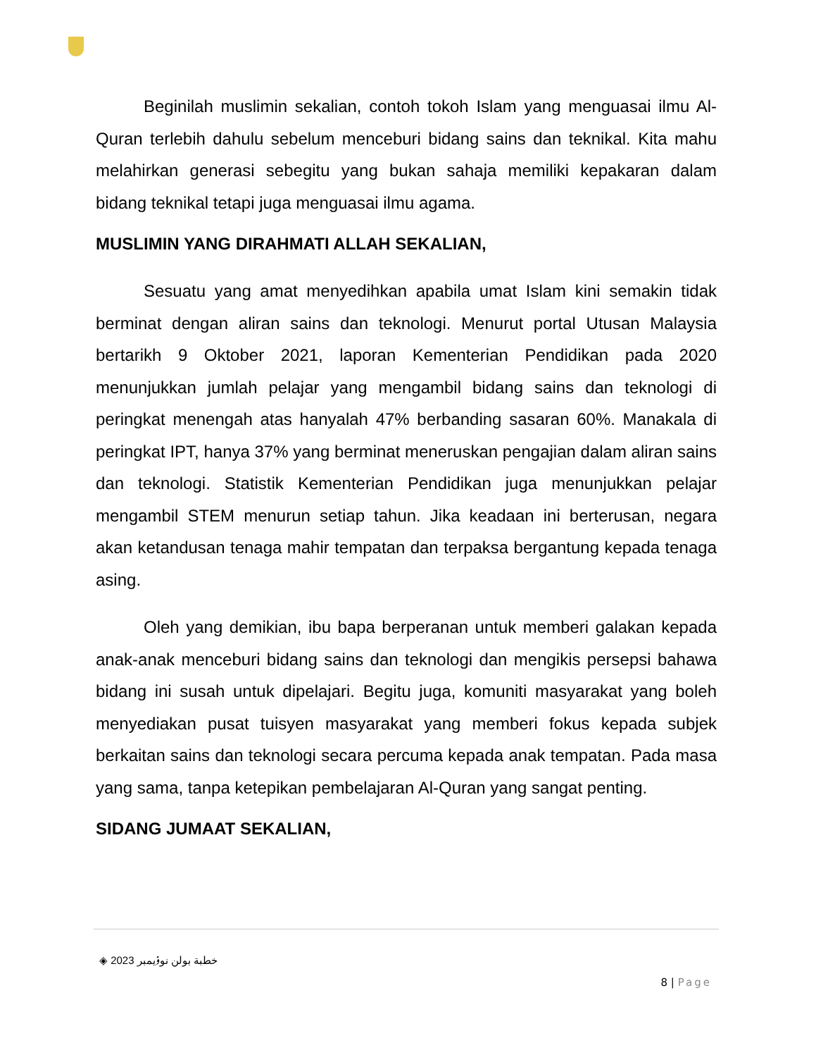Beginilah muslimin sekalian, contoh tokoh Islam yang menguasai ilmu Al-Quran terlebih dahulu sebelum menceburi bidang sains dan teknikal. Kita mahu melahirkan generasi sebegitu yang bukan sahaja memiliki kepakaran dalam bidang teknikal tetapi juga menguasai ilmu agama.
MUSLIMIN YANG DIRAHMATI ALLAH SEKALIAN,
Sesuatu yang amat menyedihkan apabila umat Islam kini semakin tidak berminat dengan aliran sains dan teknologi. Menurut portal Utusan Malaysia bertarikh 9 Oktober 2021, laporan Kementerian Pendidikan pada 2020 menunjukkan jumlah pelajar yang mengambil bidang sains dan teknologi di peringkat menengah atas hanyalah 47% berbanding sasaran 60%. Manakala di peringkat IPT, hanya 37% yang berminat meneruskan pengajian dalam aliran sains dan teknologi. Statistik Kementerian Pendidikan juga menunjukkan pelajar mengambil STEM menurun setiap tahun. Jika keadaan ini berterusan, negara akan ketandusan tenaga mahir tempatan dan terpaksa bergantung kepada tenaga asing.
Oleh yang demikian, ibu bapa berperanan untuk memberi galakan kepada anak-anak menceburi bidang sains dan teknologi dan mengikis persepsi bahawa bidang ini susah untuk dipelajari. Begitu juga, komuniti masyarakat yang boleh menyediakan pusat tuisyen masyarakat yang memberi fokus kepada subjek berkaitan sains dan teknologi secara percuma kepada anak tempatan. Pada masa yang sama, tanpa ketepikan pembelajaran Al-Quran yang sangat penting.
SIDANG JUMAAT SEKALIAN,
◈ خطبة بولن نوۏيمبر 2023
8 | Page